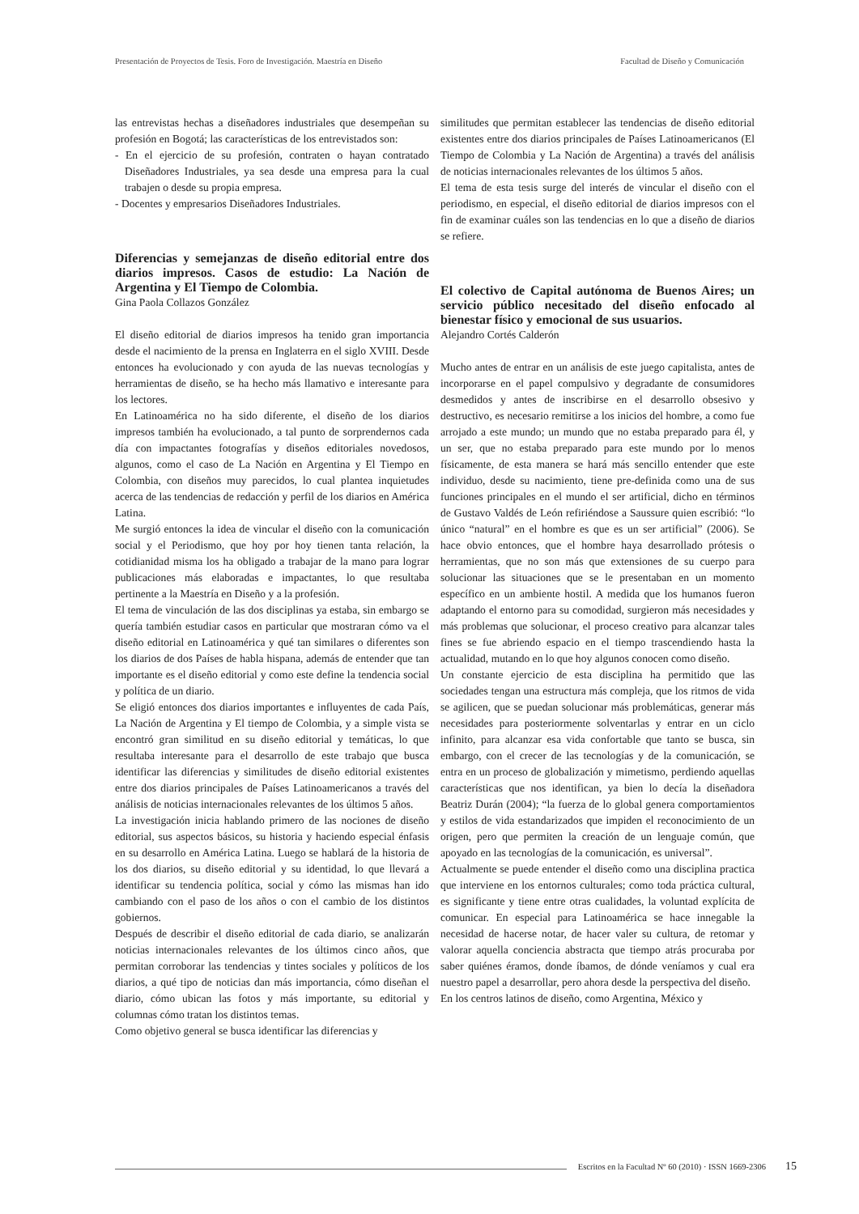Presentación de Proyectos de Tesis. Foro de Investigación. Maestría en Diseño Facultad de Diseño y Comunicación
las entrevistas hechas a diseñadores industriales que desempeñan su profesión en Bogotá; las características de los entrevistados son:
- En el ejercicio de su profesión, contraten o hayan contratado Diseñadores Industriales, ya sea desde una empresa para la cual trabajen o desde su propia empresa.
- Docentes y empresarios Diseñadores Industriales.
Diferencias y semejanzas de diseño editorial entre dos diarios impresos. Casos de estudio: La Nación de Argentina y El Tiempo de Colombia.
Gina Paola Collazos González
El diseño editorial de diarios impresos ha tenido gran importancia desde el nacimiento de la prensa en Inglaterra en el siglo XVIII. Desde entonces ha evolucionado y con ayuda de las nuevas tecnologías y herramientas de diseño, se ha hecho más llamativo e interesante para los lectores.
En Latinoamérica no ha sido diferente, el diseño de los diarios impresos también ha evolucionado, a tal punto de sorprendernos cada día con impactantes fotografías y diseños editoriales novedosos, algunos, como el caso de La Nación en Argentina y El Tiempo en Colombia, con diseños muy parecidos, lo cual plantea inquietudes acerca de las tendencias de redacción y perfil de los diarios en América Latina.
Me surgió entonces la idea de vincular el diseño con la comunicación social y el Periodismo, que hoy por hoy tienen tanta relación, la cotidianidad misma los ha obligado a trabajar de la mano para lograr publicaciones más elaboradas e impactantes, lo que resultaba pertinente a la Maestría en Diseño y a la profesión.
El tema de vinculación de las dos disciplinas ya estaba, sin embargo se quería también estudiar casos en particular que mostraran cómo va el diseño editorial en Latinoamérica y qué tan similares o diferentes son los diarios de dos Países de habla hispana, además de entender que tan importante es el diseño editorial y como este define la tendencia social y política de un diario.
Se eligió entonces dos diarios importantes e influyentes de cada País, La Nación de Argentina y El tiempo de Colombia, y a simple vista se encontró gran similitud en su diseño editorial y temáticas, lo que resultaba interesante para el desarrollo de este trabajo que busca identificar las diferencias y similitudes de diseño editorial existentes entre dos diarios principales de Países Latinoamericanos a través del análisis de noticias internacionales relevantes de los últimos 5 años.
La investigación inicia hablando primero de las nociones de diseño editorial, sus aspectos básicos, su historia y haciendo especial énfasis en su desarrollo en América Latina. Luego se hablará de la historia de los dos diarios, su diseño editorial y su identidad, lo que llevará a identificar su tendencia política, social y cómo las mismas han ido cambiando con el paso de los años o con el cambio de los distintos gobiernos.
Después de describir el diseño editorial de cada diario, se analizarán noticias internacionales relevantes de los últimos cinco años, que permitan corroborar las tendencias y tintes sociales y políticos de los diarios, a qué tipo de noticias dan más importancia, cómo diseñan el diario, cómo ubican las fotos y más importante, su editorial y columnas cómo tratan los distintos temas.
Como objetivo general se busca identificar las diferencias y
similitudes que permitan establecer las tendencias de diseño editorial existentes entre dos diarios principales de Países Latinoamericanos (El Tiempo de Colombia y La Nación de Argentina) a través del análisis de noticias internacionales relevantes de los últimos 5 años.
El tema de esta tesis surge del interés de vincular el diseño con el periodismo, en especial, el diseño editorial de diarios impresos con el fin de examinar cuáles son las tendencias en lo que a diseño de diarios se refiere.
El colectivo de Capital autónoma de Buenos Aires; un servicio público necesitado del diseño enfocado al bienestar físico y emocional de sus usuarios.
Alejandro Cortés Calderón
Mucho antes de entrar en un análisis de este juego capitalista, antes de incorporarse en el papel compulsivo y degradante de consumidores desmedidos y antes de inscribirse en el desarrollo obsesivo y destructivo, es necesario remitirse a los inicios del hombre, a como fue arrojado a este mundo; un mundo que no estaba preparado para él, y un ser, que no estaba preparado para este mundo por lo menos físicamente, de esta manera se hará más sencillo entender que este individuo, desde su nacimiento, tiene pre-definida como una de sus funciones principales en el mundo el ser artificial, dicho en términos de Gustavo Valdés de León refiriéndose a Saussure quien escribió: “lo único “natural” en el hombre es que es un ser artificial” (2006). Se hace obvio entonces, que el hombre haya desarrollado prótesis o herramientas, que no son más que extensiones de su cuerpo para solucionar las situaciones que se le presentaban en un momento específico en un ambiente hostil. A medida que los humanos fueron adaptando el entorno para su comodidad, surgieron más necesidades y más problemas que solucionar, el proceso creativo para alcanzar tales fines se fue abriendo espacio en el tiempo trascendiendo hasta la actualidad, mutando en lo que hoy algunos conocen como diseño.
Un constante ejercicio de esta disciplina ha permitido que las sociedades tengan una estructura más compleja, que los ritmos de vida se agilicen, que se puedan solucionar más problemáticas, generar más necesidades para posteriormente solventarlas y entrar en un ciclo infinito, para alcanzar esa vida confortable que tanto se busca, sin embargo, con el crecer de las tecnologías y de la comunicación, se entra en un proceso de globalización y mimetismo, perdiendo aquellas características que nos identifican, ya bien lo decía la diseñadora Beatriz Durán (2004); “la fuerza de lo global genera comportamientos y estilos de vida estandarizados que impiden el reconocimiento de un origen, pero que permiten la creación de un lenguaje común, que apoyado en las tecnologías de la comunicación, es universal”.
Actualmente se puede entender el diseño como una disciplina practica que interviene en los entornos culturales; como toda práctica cultural, es significante y tiene entre otras cualidades, la voluntad explícita de comunicar. En especial para Latinoamérica se hace innegable la necesidad de hacerse notar, de hacer valer su cultura, de retomar y valorar aquella conciencia abstracta que tiempo atrás procuraba por saber quiénes éramos, donde íbamos, de dónde veníamos y cual era nuestro papel a desarrollar, pero ahora desde la perspectiva del diseño.
En los centros latinos de diseño, como Argentina, México y
Escritos en la Facultad Nº 60 (2010) · ISSN 1669-2306 15